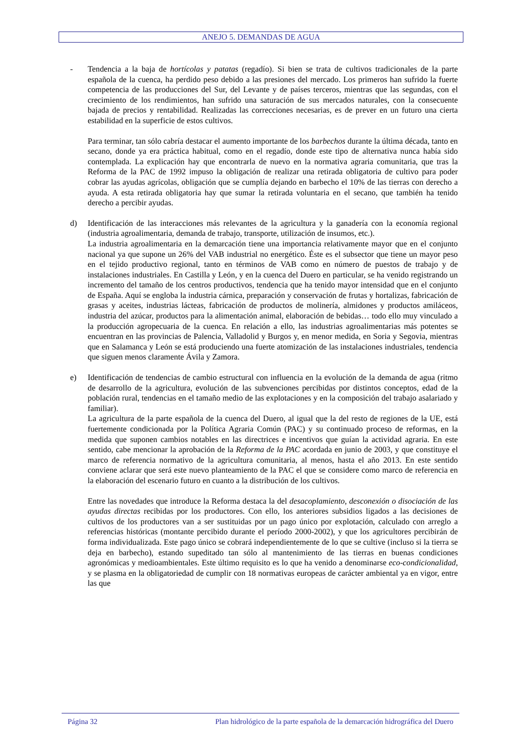ANEJO 5. DEMANDAS DE AGUA
- Tendencia a la baja de hortícolas y patatas (regadío). Si bien se trata de cultivos tradicionales de la parte española de la cuenca, ha perdido peso debido a las presiones del mercado. Los primeros han sufrido la fuerte competencia de las producciones del Sur, del Levante y de países terceros, mientras que las segundas, con el crecimiento de los rendimientos, han sufrido una saturación de sus mercados naturales, con la consecuente bajada de precios y rentabilidad. Realizadas las correcciones necesarias, es de prever en un futuro una cierta estabilidad en la superficie de estos cultivos.
Para terminar, tan sólo cabría destacar el aumento importante de los barbechos durante la última década, tanto en secano, donde ya era práctica habitual, como en el regadío, donde este tipo de alternativa nunca había sido contemplada. La explicación hay que encontrarla de nuevo en la normativa agraria comunitaria, que tras la Reforma de la PAC de 1992 impuso la obligación de realizar una retirada obligatoria de cultivo para poder cobrar las ayudas agrícolas, obligación que se cumplía dejando en barbecho el 10% de las tierras con derecho a ayuda. A esta retirada obligatoria hay que sumar la retirada voluntaria en el secano, que también ha tenido derecho a percibir ayudas.
d) Identificación de las interacciones más relevantes de la agricultura y la ganadería con la economía regional (industria agroalimentaria, demanda de trabajo, transporte, utilización de insumos, etc.).
La industria agroalimentaria en la demarcación tiene una importancia relativamente mayor que en el conjunto nacional ya que supone un 26% del VAB industrial no energético. Éste es el subsector que tiene un mayor peso en el tejido productivo regional, tanto en términos de VAB como en número de puestos de trabajo y de instalaciones industriales. En Castilla y León, y en la cuenca del Duero en particular, se ha venido registrando un incremento del tamaño de los centros productivos, tendencia que ha tenido mayor intensidad que en el conjunto de España. Aquí se engloba la industria cárnica, preparación y conservación de frutas y hortalizas, fabricación de grasas y aceites, industrias lácteas, fabricación de productos de molinería, almidones y productos amiláceos, industria del azúcar, productos para la alimentación animal, elaboración de bebidas… todo ello muy vinculado a la producción agropecuaria de la cuenca. En relación a ello, las industrias agroalimentarias más potentes se encuentran en las provincias de Palencia, Valladolid y Burgos y, en menor medida, en Soria y Segovia, mientras que en Salamanca y León se está produciendo una fuerte atomización de las instalaciones industriales, tendencia que siguen menos claramente Ávila y Zamora.
e) Identificación de tendencias de cambio estructural con influencia en la evolución de la demanda de agua (ritmo de desarrollo de la agricultura, evolución de las subvenciones percibidas por distintos conceptos, edad de la población rural, tendencias en el tamaño medio de las explotaciones y en la composición del trabajo asalariado y familiar).
La agricultura de la parte española de la cuenca del Duero, al igual que la del resto de regiones de la UE, está fuertemente condicionada por la Política Agraria Común (PAC) y su continuado proceso de reformas, en la medida que suponen cambios notables en las directrices e incentivos que guían la actividad agraria. En este sentido, cabe mencionar la aprobación de la Reforma de la PAC acordada en junio de 2003, y que constituye el marco de referencia normativo de la agricultura comunitaria, al menos, hasta el año 2013. En este sentido conviene aclarar que será este nuevo planteamiento de la PAC el que se considere como marco de referencia en la elaboración del escenario futuro en cuanto a la distribución de los cultivos.
Entre las novedades que introduce la Reforma destaca la del desacoplamiento, desconexión o disociación de las ayudas directas recibidas por los productores. Con ello, los anteriores subsidios ligados a las decisiones de cultivos de los productores van a ser sustituidas por un pago único por explotación, calculado con arreglo a referencias históricas (montante percibido durante el período 2000-2002), y que los agricultores percibirán de forma individualizada. Este pago único se cobrará independientemente de lo que se cultive (incluso si la tierra se deja en barbecho), estando supeditado tan sólo al mantenimiento de las tierras en buenas condiciones agronómicas y medioambientales. Este último requisito es lo que ha venido a denominarse eco-condicionalidad, y se plasma en la obligatoriedad de cumplir con 18 normativas europeas de carácter ambiental ya en vigor, entre las que
Página 32 Plan hidrológico de la parte española de la demarcación hidrográfica del Duero